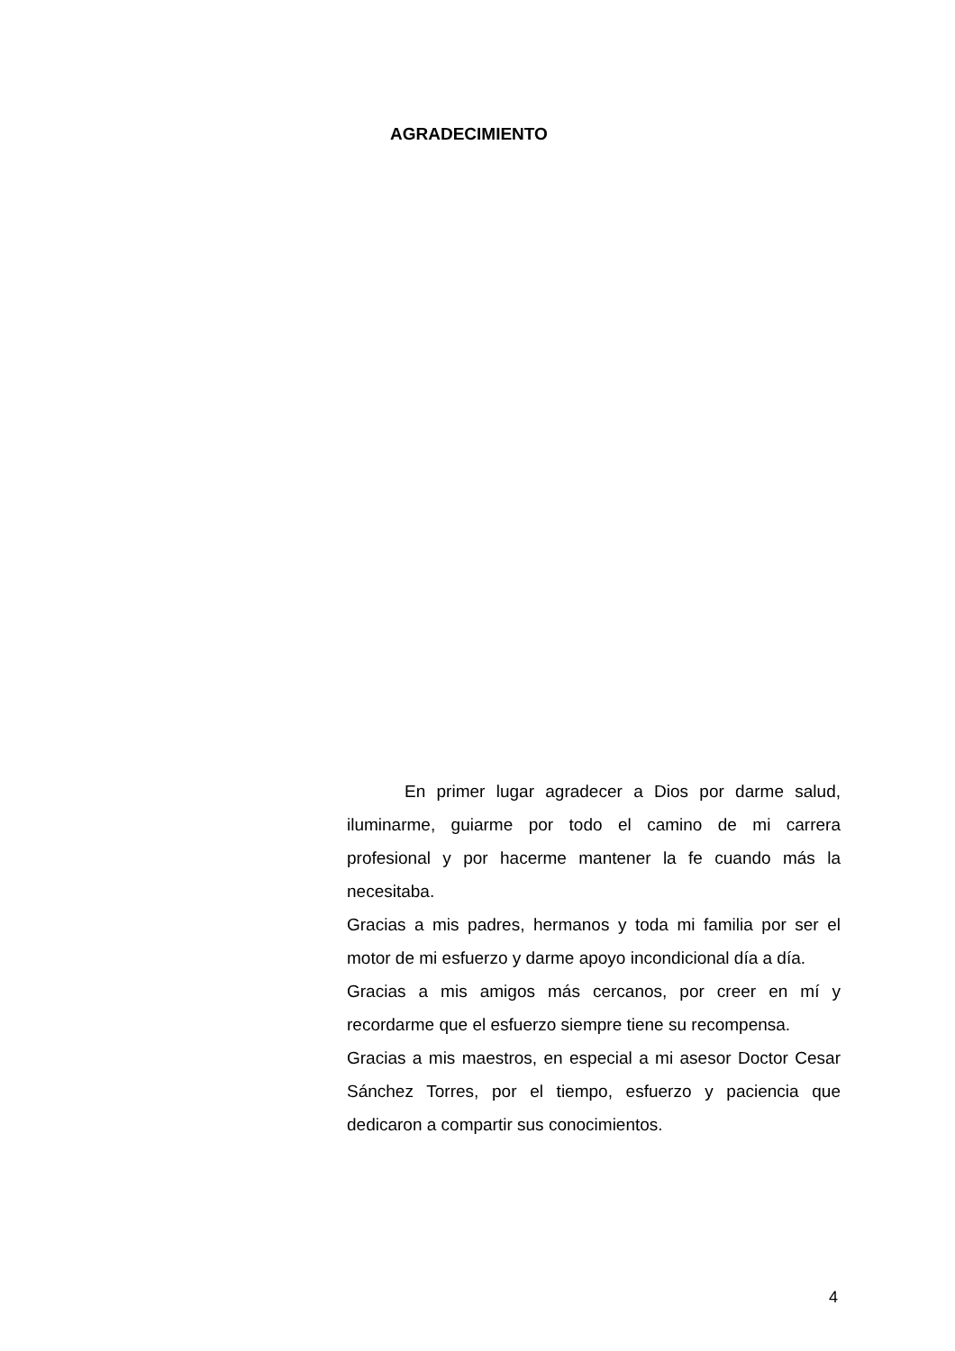AGRADECIMIENTO
En primer lugar agradecer a Dios por darme salud, iluminarme, guiarme por todo el camino de mi carrera profesional y por hacerme mantener la fe cuando más la necesitaba.
Gracias a mis padres, hermanos y toda mi familia por ser el motor de mi esfuerzo y darme apoyo incondicional día a día.
Gracias a mis amigos más cercanos, por creer en mí y recordarme que el esfuerzo siempre tiene su recompensa.
Gracias a mis maestros, en especial a mi asesor Doctor Cesar Sánchez Torres, por el tiempo, esfuerzo y paciencia que dedicaron a compartir sus conocimientos.
4